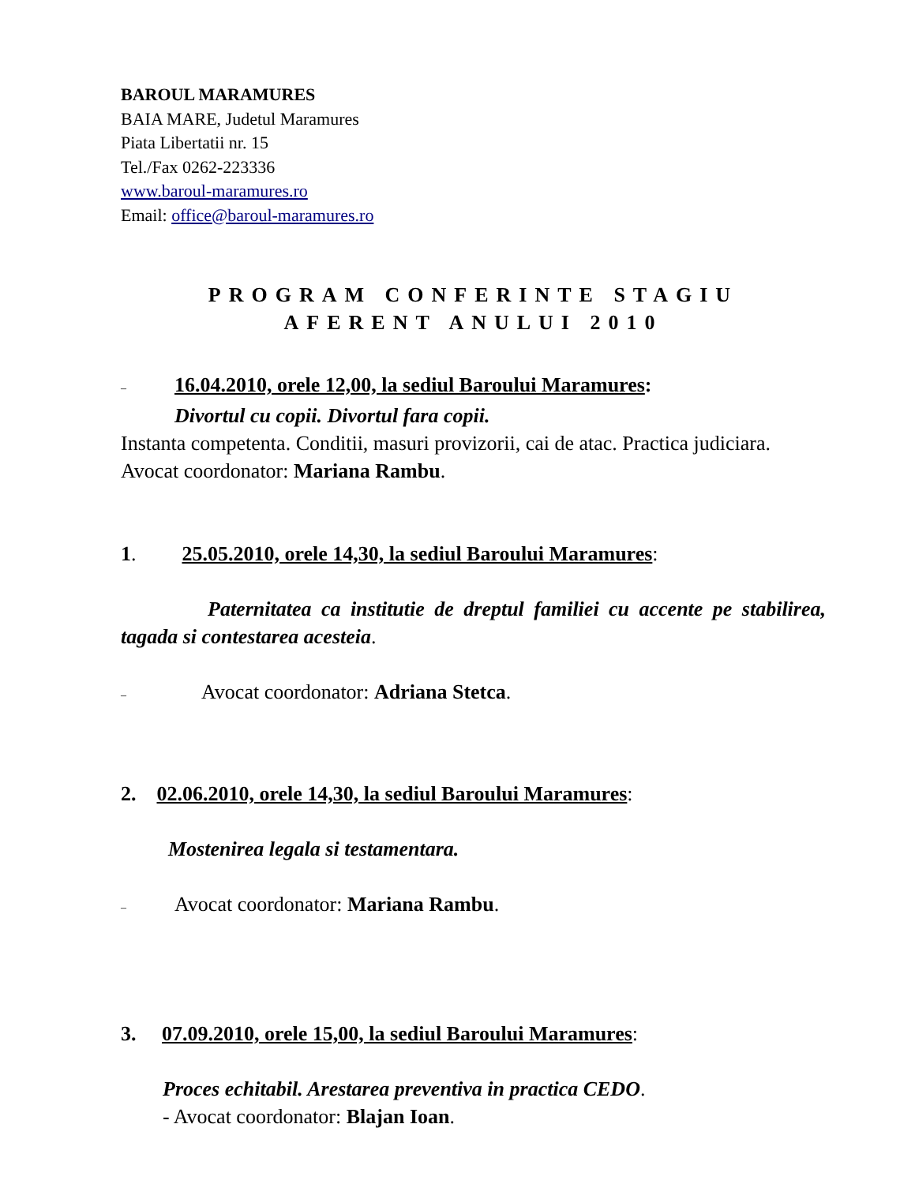BAROUL MARAMURES
BAIA MARE, Judetul Maramures
Piata Libertatii nr. 15
Tel./Fax 0262-223336
www.baroul-maramures.ro
Email: office@baroul-maramures.ro
PROGRAM CONFERINTE STAGIU
AFERENT ANULUI 2010
– 16.04.2010, orele 12,00, la sediul Baroului Maramures:
Divortul cu copii. Divortul fara copii.
Instanta competenta. Conditii, masuri provizorii, cai de atac. Practica judiciara.
Avocat coordonator: Mariana Rambu.
1. 25.05.2010, orele 14,30, la sediul Baroului Maramures:
Paternitatea ca institutie de dreptul familiei cu accente pe stabilirea, tagada si contestarea acesteia.
– Avocat coordonator: Adriana Stetca.
2. 02.06.2010, orele 14,30, la sediul Baroului Maramures:
Mostenirea legala si testamentara.
– Avocat coordonator: Mariana Rambu.
3. 07.09.2010, orele 15,00, la sediul Baroului Maramures:
Proces echitabil. Arestarea preventiva in practica CEDO.
- Avocat coordonator: Blajan Ioan.